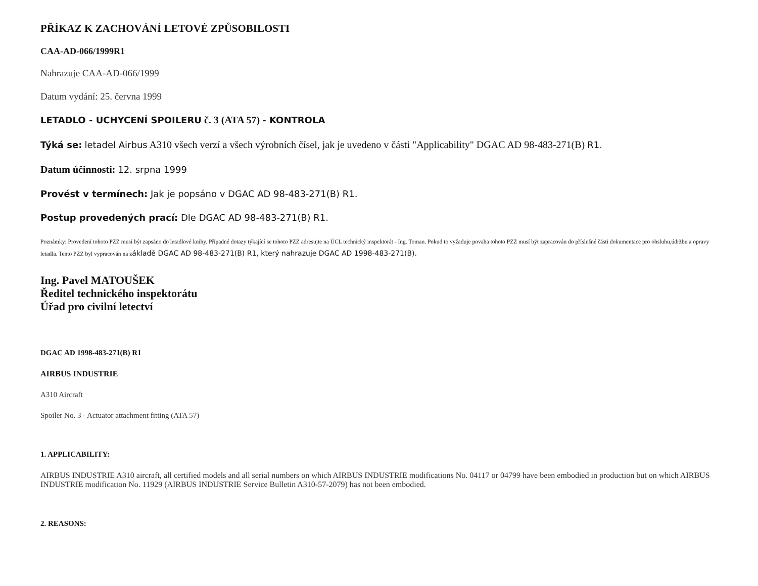PŘÍKAZ K ZACHOVÁNÍ LETOVÉ ZPŮSOBILOSTI
CAA-AD-066/1999R1
Nahrazuje CAA-AD-066/1999
Datum vydání: 25. června 1999
LETADLO - UCHYCENÍ SPOILERU č. 3 (ATA 57) - KONTROLA
Týká se: letadel Airbus A310 všech verzí a všech výrobních čísel, jak je uvedeno v části "Applicability" DGAC AD 98-483-271(B) R1.
Datum účinnosti: 12. srpna 1999
Provést v termínech: Jak je popsáno v DGAC AD 98-483-271(B) R1.
Postup provedených prací: Dle DGAC AD 98-483-271(B) R1.
Poznámky: Provedení tohoto PZZ musí být zapsáno do letadlové knihy. Případné dotazy týkající se tohoto PZZ adresujte na ÚCL technický inspektorát - Ing. Toman. Pokud to vyžaduje povaha tohoto PZZ musí být zapracován do příslušné části dokumentace pro obsluhu,údržbu a opravy letadla. Tento PZZ byl vypracován na základě DGAC AD 98-483-271(B) R1, který nahrazuje DGAC AD 1998-483-271(B).
Ing. Pavel MATOUŠEK
Ředitel technického inspektorátu
Úřad pro civilní letectví
DGAC AD 1998-483-271(B) R1
AIRBUS INDUSTRIE
A310 Aircraft
Spoiler No. 3 - Actuator attachment fitting (ATA 57)
1. APPLICABILITY:
AIRBUS INDUSTRIE A310 aircraft, all certified models and all serial numbers on which AIRBUS INDUSTRIE modifications No. 04117 or 04799 have been embodied in production but on which AIRBUS INDUSTRIE modification No. 11929 (AIRBUS INDUSTRIE Service Bulletin A310-57-2079) has not been embodied.
2. REASONS: